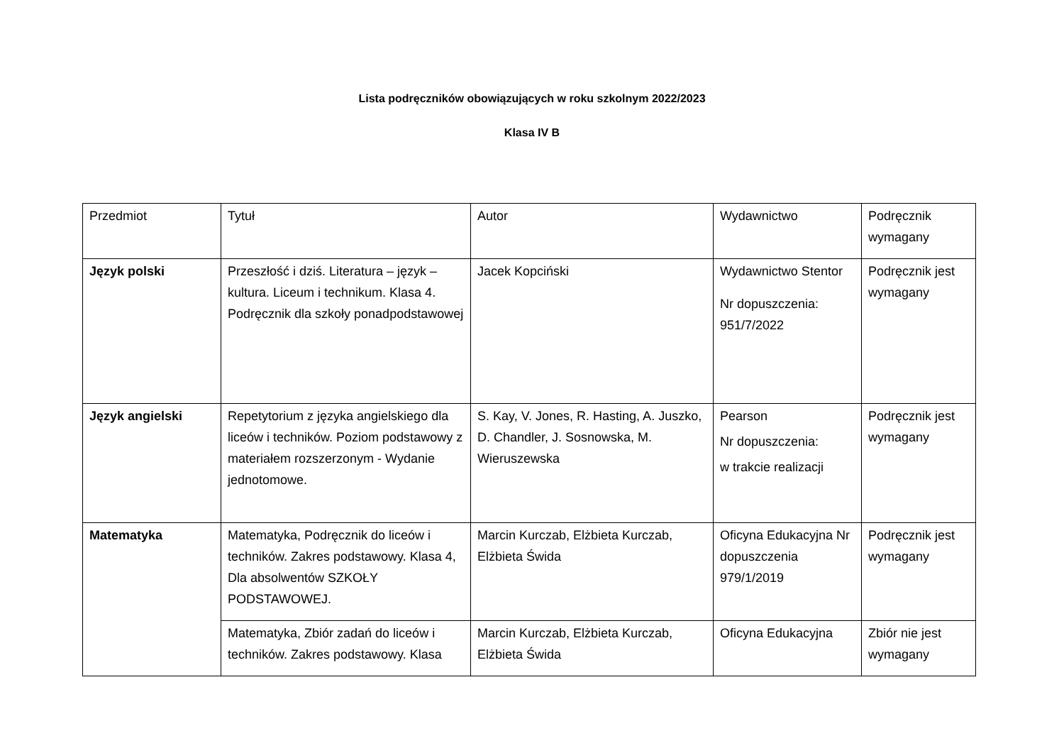Lista podręczników obowiązujących w roku szkolnym 2022/2023
Klasa IV B
| Przedmiot | Tytuł | Autor | Wydawnictwo | Podręcznik wymagany |
| Język polski | Przeszłość i dziś. Literatura – język – kultura. Liceum i technikum. Klasa 4. Podręcznik dla szkoły ponadpodstawowej | Jacek Kopciński | Wydawnictwo Stentor Nr dopuszczenia: 951/7/2022 | Podręcznik jest wymagany |
| Język angielski | Repetytorium z języka angielskiego dla liceów i techników. Poziom podstawowy z materiałem rozszerzonym - Wydanie jednotomowe. | S. Kay, V. Jones, R. Hasting, A. Juszko, D. Chandler, J. Sosnowska, M. Wieruszewska | Pearson Nr dopuszczenia: w trakcie realizacji | Podręcznik jest wymagany |
| Matematyka | Matematyka, Podręcznik do liceów i techników. Zakres podstawowy. Klasa 4, Dla absolwentów SZKOŁY PODSTAWOWEJ. | Marcin Kurczab, Elżbieta Kurczab, Elżbieta Świda | Oficyna Edukacyjna Nr dopuszczenia 979/1/2019 | Podręcznik jest wymagany |
| | Matematyka, Zbiór zadań do liceów i techników. Zakres podstawowy. Klasa | Marcin Kurczab, Elżbieta Kurczab, Elżbieta Świda | Oficyna Edukacyjna | Zbiór nie jest wymagany |